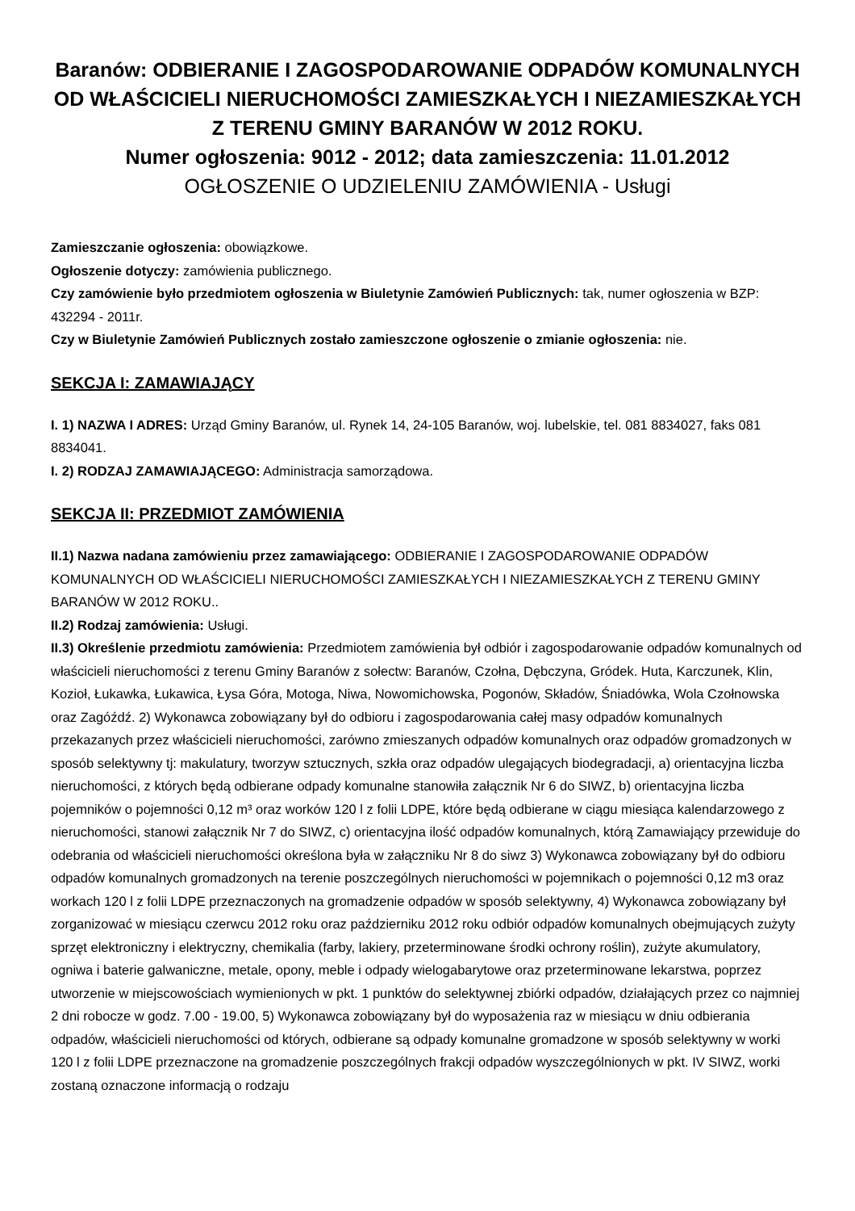Baranów: ODBIERANIE I ZAGOSPODAROWANIE ODPADÓW KOMUNALNYCH OD WŁAŚCICIELI NIERUCHOMOŚCI ZAMIESZKAŁYCH I NIEZAMIESZKAŁYCH Z TERENU GMINY BARANÓW W 2012 ROKU.
Numer ogłoszenia: 9012 - 2012; data zamieszczenia: 11.01.2012
OGŁOSZENIE O UDZIELENIU ZAMÓWIENIA - Usługi
Zamieszczanie ogłoszenia: obowiązkowe.
Ogłoszenie dotyczy: zamówienia publicznego.
Czy zamówienie było przedmiotem ogłoszenia w Biuletynie Zamówień Publicznych: tak, numer ogłoszenia w BZP: 432294 - 2011r.
Czy w Biuletynie Zamówień Publicznych zostało zamieszczone ogłoszenie o zmianie ogłoszenia: nie.
SEKCJA I: ZAMAWIAJĄCY
I. 1) NAZWA I ADRES: Urząd Gminy Baranów, ul. Rynek 14, 24-105 Baranów, woj. lubelskie, tel. 081 8834027, faks 081 8834041.
I. 2) RODZAJ ZAMAWIAJĄCEGO: Administracja samorządowa.
SEKCJA II: PRZEDMIOT ZAMÓWIENIA
II.1) Nazwa nadana zamówieniu przez zamawiającego: ODBIERANIE I ZAGOSPODAROWANIE ODPADÓW KOMUNALNYCH OD WŁAŚCICIELI NIERUCHOMOŚCI ZAMIESZKAŁYCH I NIEZAMIESZKAŁYCH Z TERENU GMINY BARANÓW W 2012 ROKU..
II.2) Rodzaj zamówienia: Usługi.
II.3) Określenie przedmiotu zamówienia: Przedmiotem zamówienia był odbiór i zagospodarowanie odpadów komunalnych od właścicieli nieruchomości z terenu Gminy Baranów z sołectw: Baranów, Czołna, Dębczyna, Gródek. Huta, Karczunek, Klin, Kozioł, Łukawka, Łukawica, Łysa Góra, Motoga, Niwa, Nowomichowska, Pogonów, Składów, Śniadówka, Wola Czołnowska oraz Zagóźdź. 2) Wykonawca zobowiązany był do odbioru i zagospodarowania całej masy odpadów komunalnych przekazanych przez właścicieli nieruchomości, zarówno zmieszanych odpadów komunalnych oraz odpadów gromadzonych w sposób selektywny tj: makulatury, tworzyw sztucznych, szkła oraz odpadów ulegających biodegradacji, a) orientacyjna liczba nieruchomości, z których będą odbierane odpady komunalne stanowiła załącznik Nr 6 do SIWZ, b) orientacyjna liczba pojemników o pojemności 0,12 m³ oraz worków 120 l z folii LDPE, które będą odbierane w ciągu miesiąca kalendarzowego z nieruchomości, stanowi załącznik Nr 7 do SIWZ, c) orientacyjna ilość odpadów komunalnych, którą Zamawiający przewiduje do odebrania od właścicieli nieruchomości określona była w załączniku Nr 8 do siwz 3) Wykonawca zobowiązany był do odbioru odpadów komunalnych gromadzonych na terenie poszczególnych nieruchomości w pojemnikach o pojemności 0,12 m3 oraz workach 120 l z folii LDPE przeznaczonych na gromadzenie odpadów w sposób selektywny, 4) Wykonawca zobowiązany był zorganizować w miesiącu czerwcu 2012 roku oraz październiku 2012 roku odbiór odpadów komunalnych obejmujących zużyty sprzęt elektroniczny i elektryczny, chemikalia (farby, lakiery, przeterminowane środki ochrony roślin), zużyte akumulatory, ogniwa i baterie galwaniczne, metale, opony, meble i odpady wielogabarytowe oraz przeterminowane lekarstwa, poprzez utworzenie w miejscowościach wymienionych w pkt. 1 punktów do selektywnej zbiórki odpadów, działających przez co najmniej 2 dni robocze w godz. 7.00 - 19.00, 5) Wykonawca zobowiązany był do wyposażenia raz w miesiącu w dniu odbierania odpadów, właścicieli nieruchomości od których, odbierane są odpady komunalne gromadzone w sposób selektywny w worki 120 l z folii LDPE przeznaczone na gromadzenie poszczególnych frakcji odpadów wyszczególnionych w pkt. IV SIWZ, worki zostaną oznaczone informacją o rodzaju